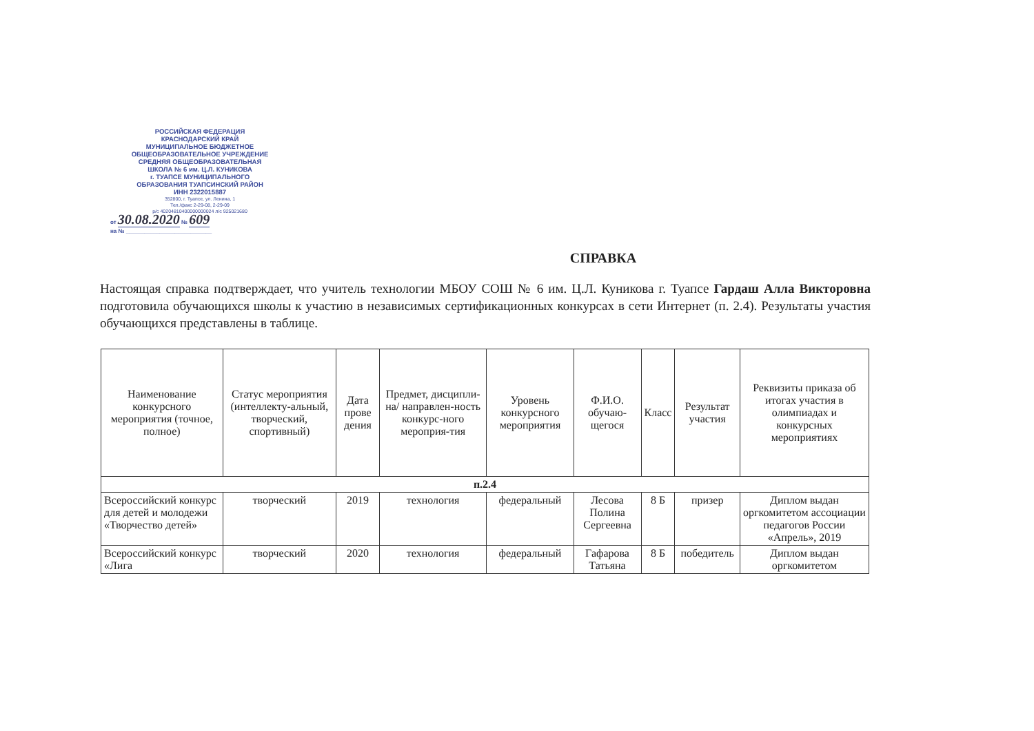РОССИЙСКАЯ ФЕДЕРАЦИЯ
КРАСНОДАРСКИЙ КРАЙ
МУНИЦИПАЛЬНОЕ БЮДЖЕТНОЕ
ОБЩЕОБРАЗОВАТЕЛЬНОЕ УЧРЕЖДЕНИЕ
СРЕДНЯЯ ОБЩЕОБРАЗОВАТЕЛЬНАЯ
ШКОЛА № 6 им. Ц.Л. КУНИКОВА
г. ТУАПСЕ МУНИЦИПАЛЬНОГО
ОБРАЗОВАНИЯ ТУАПСИНСКИЙ РАЙОН
ИНН 2322015887
352800, г. Туапсе, ул. Ленина, 1
Тел./факс 2-29-08, 2-29-09
р/с 40204810400000000024 л/с 925021680
от 30.08.2020 № 609
на № ____________________________
СПРАВКА
Настоящая справка подтверждает, что учитель технологии МБОУ СОШ № 6 им. Ц.Л. Куникова г. Туапсе Гардаш Алла Викторовна подготовила обучающихся школы к участию в независимых сертификационных конкурсах в сети Интернет (п. 2.4). Результаты участия обучающихся представлены в таблице.
| Наименование конкурсного мероприятия (точное, полное) | Статус мероприятия (интеллекту-альный, творческий, спортивный) | Дата прове дения | Предмет, дисципли-на/ направлен-ность конкурс-ного мероприя-тия | Уровень конкурсного мероприятия | Ф.И.О. обучаю-щегося | Класс | Результат участия | Реквизиты приказа об итогах участия в олимпиадах и конкурсных мероприятиях |
| --- | --- | --- | --- | --- | --- | --- | --- | --- |
| п.2.4 | | | | | | | | |
| Всероссийский конкурс для детей и молодежи «Творчество детей» | творческий | 2019 | технология | федеральный | Лесова Полина Сергеевна | 8 Б | призер | Диплом выдан оргкомитетом ассоциации педагогов России «Апрель», 2019 |
| Всероссийский конкурс «Лига | творческий | 2020 | технология | федеральный | Гафарова Татьяна | 8 Б | победитель | Диплом выдан оргкомитетом |